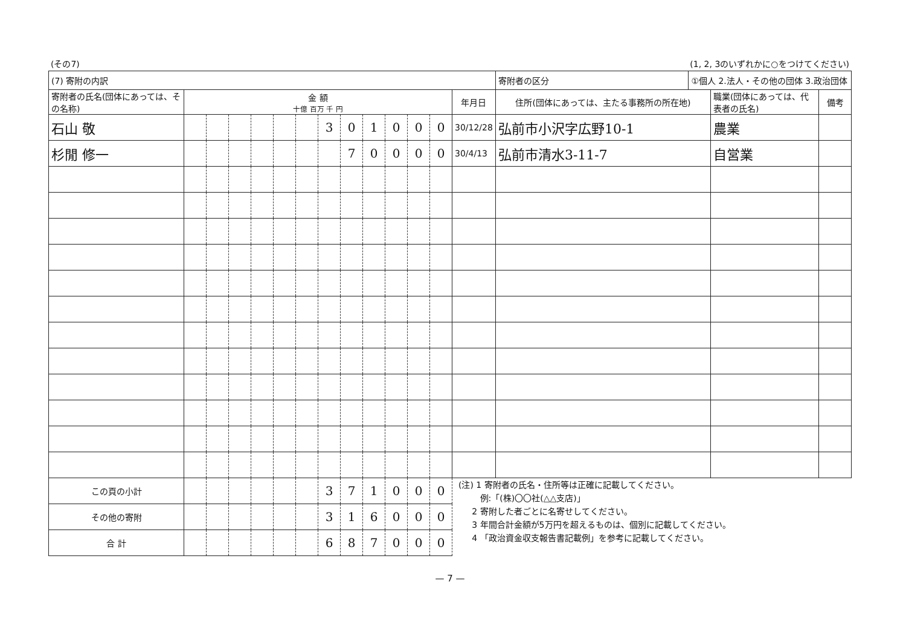(その7) (1, 2, 3のいずれかに○をつけてください)
| (7) 寄附の内訳 | | | | | | | | | | | | | | 寄附者の区分 | ①個人 2.法人・その他の団体 3.政治団体 | | |
| 寄附者の氏名(団体にあっては、その名称) | 金 額 十億 百万 千 円 | | | | | | | | | | | | 年月日 | 住所(団体にあっては、主たる事務所の所在地) | | 職業(団体にあっては、代表者の氏名) | 備考 |
| 石山 敬 | | | | | | | 3 | 0 | 1 | 0 | 0 | 0 | 30/12/28 | 弘前市小沢字広野10-1 | | 農業 | |
| 杉閒 修一 | | | | | | | | 7 | 0 | 0 | 0 | 0 | 30/4/13 | 弘前市清水3-11-7 | | 自営業 | |
| この頁の小計 | | | | | | | 3 | 7 | 1 | 0 | 0 | 0 | (注) 1 寄附者の氏名・住所等は正確に記載してください。 例:「(株)〇〇社(△△支店)」 2 寄附した者ごとに名寄せしてください。 3 年間合計金額が5万円を超えるものは、個別に記載してください。 4 「政治資金収支報告書記載例」を参考に記載してください。 | | | | |
| その他の寄附 | | | | | | | 3 | 1 | 6 | 0 | 0 | 0 | | | | | |
| 合 計 | | | | | | | 6 | 8 | 7 | 0 | 0 | 0 | | | | | |
— 7 —